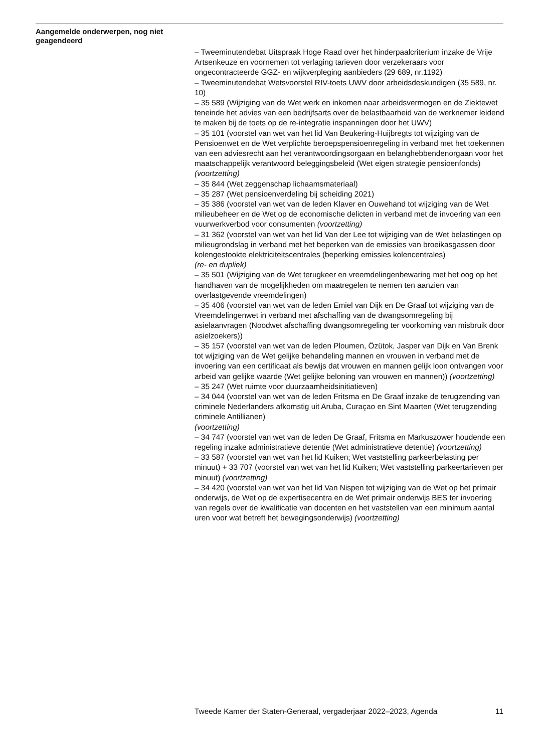Aangemelde onderwerpen, nog niet geagendeerd
– Tweeminutendebat Uitspraak Hoge Raad over het hinderpaalcriterium inzake de Vrije Artsenkeuze en voornemen tot verlaging tarieven door verzekeraars voor ongecontracteerde GGZ- en wijkverpleging aanbieders (29 689, nr.1192)
– Tweeminutendebat Wetsvoorstel RIV-toets UWV door arbeidsdeskundigen (35 589, nr. 10)
– 35 589 (Wijziging van de Wet werk en inkomen naar arbeidsvermogen en de Ziektewet teneinde het advies van een bedrijfsarts over de belastbaarheid van de werknemer leidend te maken bij de toets op de re-integratie inspanningen door het UWV)
– 35 101 (voorstel van wet van het lid Van Beukering-Huijbregts tot wijziging van de Pensioenwet en de Wet verplichte beroepspensioenregeling in verband met het toekennen van een adviesrecht aan het verantwoordingsorgaan en belanghebbendenorgaan voor het maatschappelijk verantwoord beleggingsbeleid (Wet eigen strategie pensioenfonds) (voortzetting)
– 35 844 (Wet zeggenschap lichaamsmateriaal)
– 35 287 (Wet pensioenverdeling bij scheiding 2021)
– 35 386 (voorstel van wet van de leden Klaver en Ouwehand tot wijziging van de Wet milieubeheer en de Wet op de economische delicten in verband met de invoering van een vuurwerkverbod voor consumenten (voortzetting)
– 31 362 (voorstel van wet van het lid Van der Lee tot wijziging van de Wet belastingen op milieugrondslag in verband met het beperken van de emissies van broeikasgassen door kolengestookte elektriciteitscentrales (beperking emissies kolencentrales)
(re- en dupliek)
– 35 501 (Wijziging van de Wet terugkeer en vreemdelingenbewaring met het oog op het handhaven van de mogelijkheden om maatregelen te nemen ten aanzien van overlastgevende vreemdelingen)
– 35 406 (voorstel van wet van de leden Emiel van Dijk en De Graaf tot wijziging van de Vreemdelingenwet in verband met afschaffing van de dwangsomregeling bij asielaanvragen (Noodwet afschaffing dwangsomregeling ter voorkoming van misbruik door asielzoekers))
– 35 157 (voorstel van wet van de leden Ploumen, Özütok, Jasper van Dijk en Van Brenk tot wijziging van de Wet gelijke behandeling mannen en vrouwen in verband met de invoering van een certificaat als bewijs dat vrouwen en mannen gelijk loon ontvangen voor arbeid van gelijke waarde (Wet gelijke beloning van vrouwen en mannen)) (voortzetting)
– 35 247 (Wet ruimte voor duurzaamheidsinitiatieven)
– 34 044 (voorstel van wet van de leden Fritsma en De Graaf inzake de terugzending van criminele Nederlanders afkomstig uit Aruba, Curaçao en Sint Maarten (Wet terugzending criminele Antillianen)
(voortzetting)
– 34 747 (voorstel van wet van de leden De Graaf, Fritsma en Markuszower houdende een regeling inzake administratieve detentie (Wet administratieve detentie) (voortzetting)
– 33 587 (voorstel van wet van het lid Kuiken; Wet vaststelling parkeerbelasting per minuut) + 33 707 (voorstel van wet van het lid Kuiken; Wet vaststelling parkeertarieven per minuut) (voortzetting)
– 34 420 (voorstel van wet van het lid Van Nispen tot wijziging van de Wet op het primair onderwijs, de Wet op de expertisecentra en de Wet primair onderwijs BES ter invoering van regels over de kwalificatie van docenten en het vaststellen van een minimum aantal uren voor wat betreft het bewegingsonderwijs) (voortzetting)
Tweede Kamer der Staten-Generaal, vergaderjaar 2022–2023, Agenda 11